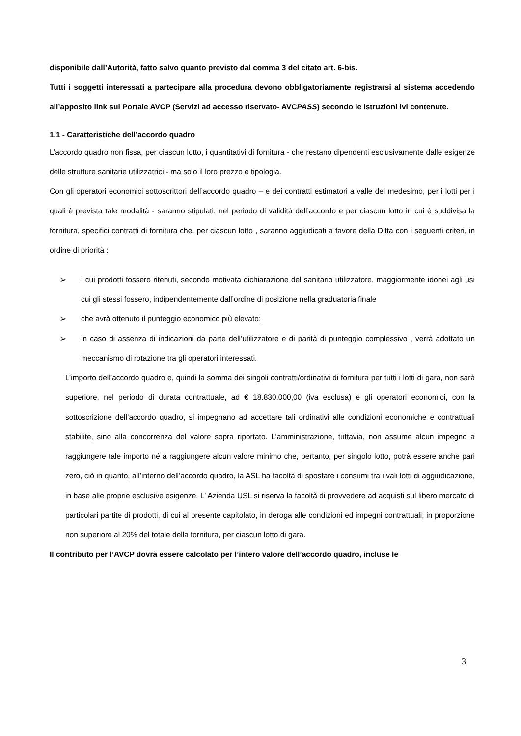disponibile dall’Autorità, fatto salvo quanto previsto dal comma 3 del citato art. 6-bis.
Tutti i soggetti interessati a partecipare alla procedura devono obbligatoriamente registrarsi al sistema accedendo all’apposito link sul Portale AVCP (Servizi ad accesso riservato- AVCPASS) secondo le istruzioni ivi contenute.
1.1 - Caratteristiche dell’accordo quadro
L’accordo quadro non fissa, per ciascun lotto, i quantitativi di fornitura - che restano dipendenti esclusivamente dalle esigenze delle strutture sanitarie utilizzatrici - ma solo il loro prezzo e tipologia.
Con gli operatori economici sottoscrittori dell’accordo quadro – e dei contratti estimatori a valle del medesimo, per i lotti per i quali è prevista tale modalità - saranno stipulati, nel periodo di validità dell’accordo e per ciascun lotto in cui è suddivisa la fornitura, specifici contratti di fornitura che, per ciascun lotto , saranno aggiudicati a favore della Ditta con i seguenti criteri, in ordine di priorità :
➢
i cui prodotti fossero ritenuti, secondo motivata dichiarazione del sanitario utilizzatore, maggiormente idonei agli usi cui gli stessi fossero, indipendentemente dall’ordine di posizione nella graduatoria finale
➢
che avrà ottenuto il punteggio economico più elevato;
➢
in caso di assenza di indicazioni da parte dell’utilizzatore e di parità di punteggio complessivo , verrà adottato un meccanismo di rotazione tra gli operatori interessati.
L’importo dell’accordo quadro e, quindi la somma dei singoli contratti/ordinativi di fornitura per tutti i lotti di gara, non sarà superiore, nel periodo di durata contrattuale, ad € 18.830.000,00 (iva esclusa) e gli operatori economici, con la sottoscrizione dell’accordo quadro, si impegnano ad accettare tali ordinativi alle condizioni economiche e contrattuali stabilite, sino alla concorrenza del valore sopra riportato. L’amministrazione, tuttavia, non assume alcun impegno a raggiungere tale importo né a raggiungere alcun valore minimo che, pertanto, per singolo lotto, potrà essere anche pari zero, ciò in quanto, all’interno dell’accordo quadro, la ASL ha facoltà di spostare i consumi tra i vali lotti di aggiudicazione, in base alle proprie esclusive esigenze. L’ Azienda USL si riserva la facoltà di provvedere ad acquisti sul libero mercato di particolari partite di prodotti, di cui al presente capitolato, in deroga alle condizioni ed impegni contrattuali, in proporzione non superiore al 20% del totale della fornitura, per ciascun lotto di gara.
Il contributo per l’AVCP dovrà essere calcolato per l’intero valore dell’accordo quadro, incluse le
3